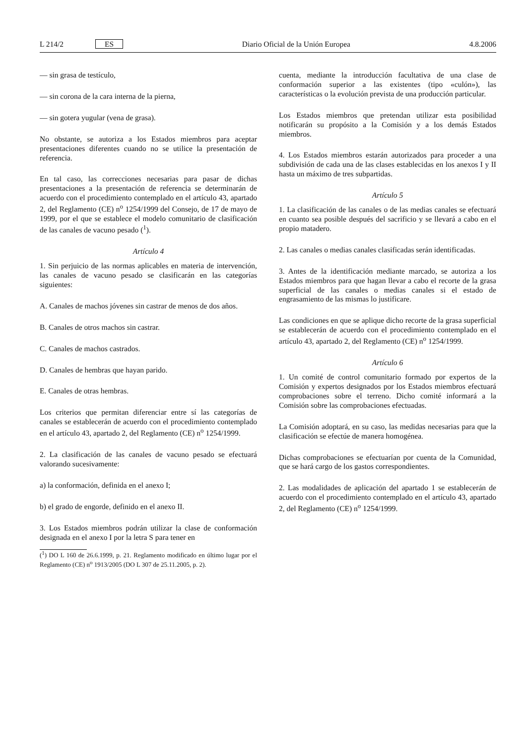L 214/2 ES Diario Oficial de la Unión Europea 4.8.2006
— sin grasa de testículo,
— sin corona de la cara interna de la pierna,
— sin gotera yugular (vena de grasa).
No obstante, se autoriza a los Estados miembros para aceptar presentaciones diferentes cuando no se utilice la presentación de referencia.
En tal caso, las correcciones necesarias para pasar de dichas presentaciones a la presentación de referencia se determinarán de acuerdo con el procedimiento contemplado en el artículo 43, apartado 2, del Reglamento (CE) n<sup>o</sup> 1254/1999 del Consejo, de 17 de mayo de 1999, por el que se establece el modelo comunitario de clasificación de las canales de vacuno pesado (<sup>1</sup>).
Artículo 4
1. Sin perjuicio de las normas aplicables en materia de intervención, las canales de vacuno pesado se clasificarán en las categorías siguientes:
A. Canales de machos jóvenes sin castrar de menos de dos años.
B. Canales de otros machos sin castrar.
C. Canales de machos castrados.
D. Canales de hembras que hayan parido.
E. Canales de otras hembras.
Los criterios que permitan diferenciar entre sí las categorías de canales se establecerán de acuerdo con el procedimiento contemplado en el artículo 43, apartado 2, del Reglamento (CE) n<sup>o</sup> 1254/1999.
2. La clasificación de las canales de vacuno pesado se efectuará valorando sucesivamente:
a) la conformación, definida en el anexo I;
b) el grado de engorde, definido en el anexo II.
3. Los Estados miembros podrán utilizar la clase de conformación designada en el anexo I por la letra S para tener en
(<sup>1</sup>) DO L 160 de 26.6.1999, p. 21. Reglamento modificado en último lugar por el Reglamento (CE) n<sup>o</sup> 1913/2005 (DO L 307 de 25.11.2005, p. 2).
cuenta, mediante la introducción facultativa de una clase de conformación superior a las existentes (tipo «culón»), las características o la evolución prevista de una producción particular.
Los Estados miembros que pretendan utilizar esta posibilidad notificarán su propósito a la Comisión y a los demás Estados miembros.
4. Los Estados miembros estarán autorizados para proceder a una subdivisión de cada una de las clases establecidas en los anexos I y II hasta un máximo de tres subpartidas.
Artículo 5
1. La clasificación de las canales o de las medias canales se efectuará en cuanto sea posible después del sacrificio y se llevará a cabo en el propio matadero.
2. Las canales o medias canales clasificadas serán identificadas.
3. Antes de la identificación mediante marcado, se autoriza a los Estados miembros para que hagan llevar a cabo el recorte de la grasa superficial de las canales o medias canales si el estado de engrasamiento de las mismas lo justificare.
Las condiciones en que se aplique dicho recorte de la grasa superficial se establecerán de acuerdo con el procedimiento contemplado en el artículo 43, apartado 2, del Reglamento (CE) n<sup>o</sup> 1254/1999.
Artículo 6
1. Un comité de control comunitario formado por expertos de la Comisión y expertos designados por los Estados miembros efectuará comprobaciones sobre el terreno. Dicho comité informará a la Comisión sobre las comprobaciones efectuadas.
La Comisión adoptará, en su caso, las medidas necesarias para que la clasificación se efectúe de manera homogénea.
Dichas comprobaciones se efectuarían por cuenta de la Comunidad, que se hará cargo de los gastos correspondientes.
2. Las modalidades de aplicación del apartado 1 se establecerán de acuerdo con el procedimiento contemplado en el artículo 43, apartado 2, del Reglamento (CE) n<sup>o</sup> 1254/1999.